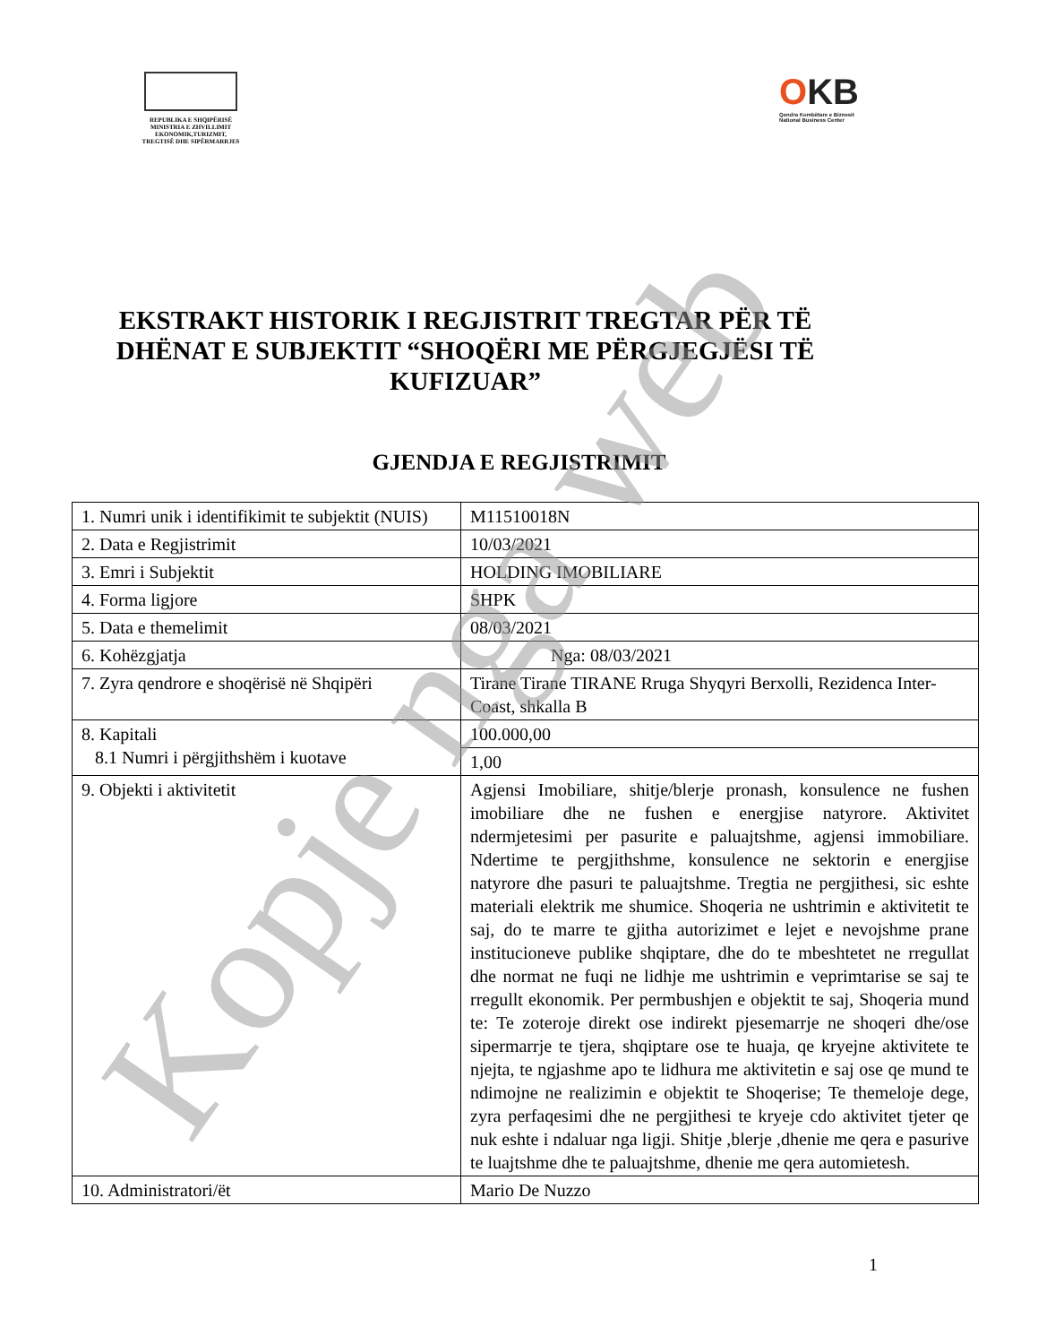REPUBLIKA E SHQIPËRISË
MINISTRIA E ZHVILLIMIT
EKONOMIK,TURIZMIT,
TREGTISË DHE SIPËRMARRJES
OKB
Qendra Kombëtare e Biznesit
National Business Center
EKSTRAKT HISTORIK I REGJISTRIT TREGTAR PËR TË DHËNAT E SUBJEKTIT “SHOQËRI ME PËRGJEGJËSI TË KUFIZUAR”
GJENDJA E REGJISTRIMIT
| 1. Numri unik i identifikimit te subjektit (NUIS) | M11510018N |
| 2. Data e Regjistrimit | 10/03/2021 |
| 3. Emri i Subjektit | HOLDING IMOBILIARE |
| 4. Forma ligjore | SHPK |
| 5. Data e themelimit | 08/03/2021 |
| 6. Kohëzgjatja | Nga: 08/03/2021 |
| 7. Zyra qendrore e shoqërisë në Shqipëri | Tirane Tirane TIRANE Rruga Shyqyri Berxolli, Rezidenca Inter-Coast, shkalla B |
| 8. Kapitali 8.1 Numri i përgjithshëm i kuotave | 100.000,00 |
| | 1,00 |
| 9. Objekti i aktivitetit | Agjensi Imobiliare, shitje/blerje pronash, konsulence ne fushen imobiliare dhe ne fushen e energjise natyrore. Aktivitet ndermjetesimi per pasurite e paluajtshme, agjensi immobiliare. Ndertime te pergjithshme, konsulence ne sektorin e energjise natyrore dhe pasuri te paluajtshme. Tregtia ne pergjithesi, sic eshte materiali elektrik me shumice. Shoqeria ne ushtrimin e aktivitetit te saj, do te marre te gjitha autorizimet e lejet e nevojshme prane institucioneve publike shqiptare, dhe do te mbeshtetet ne rregullat dhe normat ne fuqi ne lidhje me ushtrimin e veprimtarise se saj te rregullt ekonomik. Per permbushjen e objektit te saj, Shoqeria mund te: Te zoteroje direkt ose indirekt pjesemarrje ne shoqeri dhe/ose sipermarrje te tjera, shqiptare ose te huaja, qe kryejne aktivitete te njejta, te ngjashme apo te lidhura me aktivitetin e saj ose qe mund te ndimojne ne realizimin e objektit te Shoqerise; Te themeloje dege, zyra perfaqesimi dhe ne pergjithesi te kryeje cdo aktivitet tjeter qe nuk eshte i ndaluar nga ligji. Shitje ,blerje ,dhenie me qera e pasurive te luajtshme dhe te paluajtshme, dhenie me qera automietesh. |
| 10. Administratori/ët | Mario De Nuzzo |
1
Kopje nga web